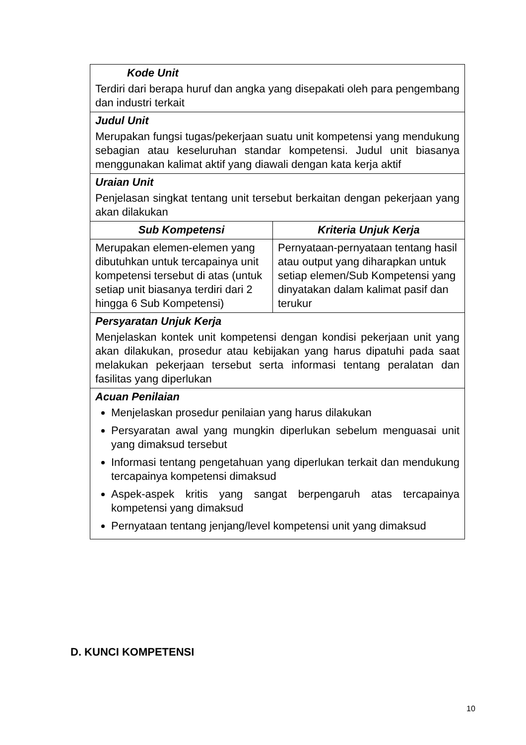| Kode Unit Terdiri dari berapa huruf dan angka yang disepakati oleh para pengembang dan industri terkait | |
| Judul Unit Merupakan fungsi tugas/pekerjaan suatu unit kompetensi yang mendukung sebagian atau keseluruhan standar kompetensi. Judul unit biasanya menggunakan kalimat aktif yang diawali dengan kata kerja aktif | |
| Uraian Unit Penjelasan singkat tentang unit tersebut berkaitan dengan pekerjaan yang akan dilakukan | |
| Sub Kompetensi | Kriteria Unjuk Kerja |
| Merupakan elemen-elemen yang dibutuhkan untuk tercapainya unit kompetensi tersebut di atas (untuk setiap unit biasanya terdiri dari 2 hingga 6 Sub Kompetensi) | Pernyataan-pernyataan tentang hasil atau output yang diharapkan untuk setiap elemen/Sub Kompetensi yang dinyatakan dalam kalimat pasif dan terukur |
| Persyaratan Unjuk Kerja Menjelaskan kontek unit kompetensi dengan kondisi pekerjaan unit yang akan dilakukan, prosedur atau kebijakan yang harus dipatuhi pada saat melakukan pekerjaan tersebut serta informasi tentang peralatan dan fasilitas yang diperlukan | |
| Acuan Penilaian Menjelaskan prosedur penilaian yang harus dilakukan Persyaratan awal yang mungkin diperlukan sebelum menguasai unit yang dimaksud tersebut Informasi tentang pengetahuan yang diperlukan terkait dan mendukung tercapainya kompetensi dimaksud Aspek-aspek kritis yang sangat berpengaruh atas tercapainya kompetensi yang dimaksud Pernyataan tentang jenjang/level kompetensi unit yang dimaksud | |
D. KUNCI KOMPETENSI
10